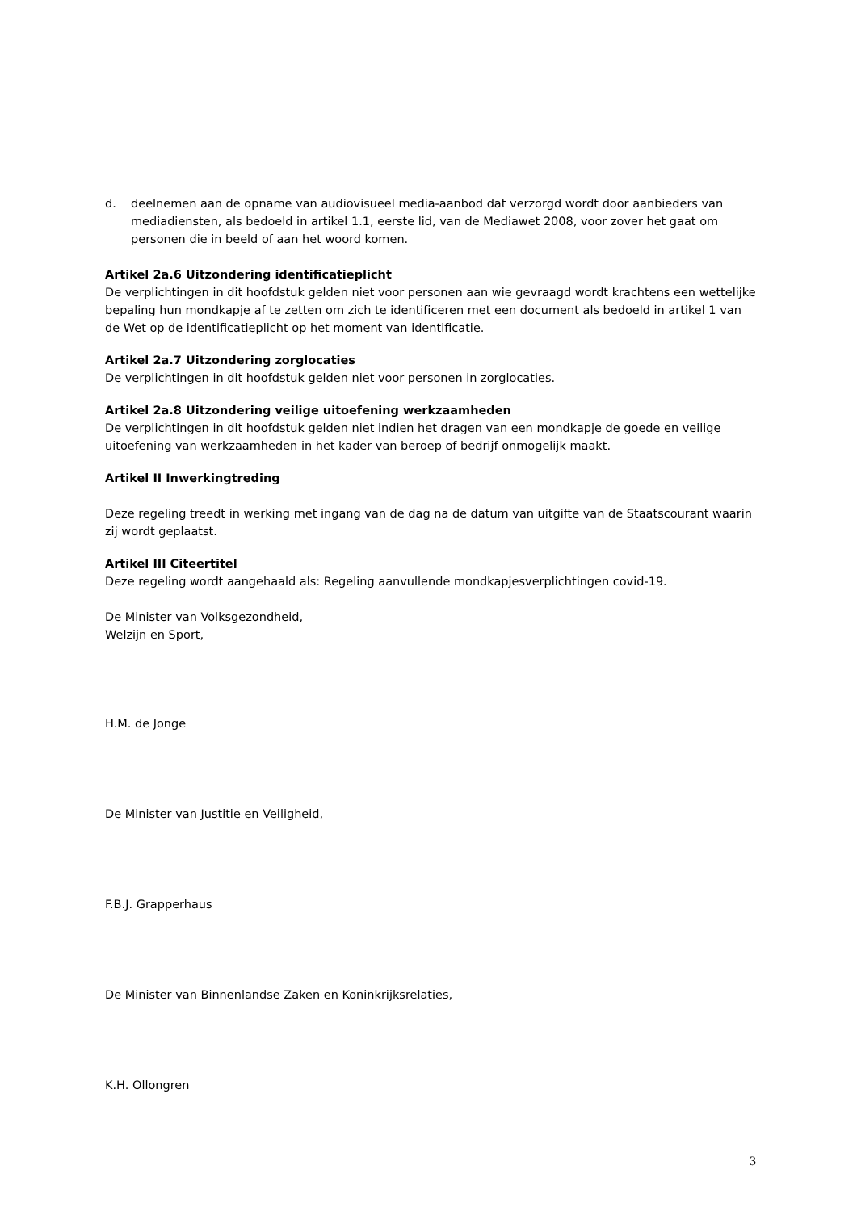d. deelnemen aan de opname van audiovisueel media-aanbod dat verzorgd wordt door aanbieders van mediadiensten, als bedoeld in artikel 1.1, eerste lid, van de Mediawet 2008, voor zover het gaat om personen die in beeld of aan het woord komen.
Artikel 2a.6 Uitzondering identificatieplicht
De verplichtingen in dit hoofdstuk gelden niet voor personen aan wie gevraagd wordt krachtens een wettelijke bepaling hun mondkapje af te zetten om zich te identificeren met een document als bedoeld in artikel 1 van de Wet op de identificatieplicht op het moment van identificatie.
Artikel 2a.7 Uitzondering zorglocaties
De verplichtingen in dit hoofdstuk gelden niet voor personen in zorglocaties.
Artikel 2a.8 Uitzondering veilige uitoefening werkzaamheden
De verplichtingen in dit hoofdstuk gelden niet indien het dragen van een mondkapje de goede en veilige uitoefening van werkzaamheden in het kader van beroep of bedrijf onmogelijk maakt.
Artikel II Inwerkingtreding
Deze regeling treedt in werking met ingang van de dag na de datum van uitgifte van de Staatscourant waarin zij wordt geplaatst.
Artikel III Citeertitel
Deze regeling wordt aangehaald als: Regeling aanvullende mondkapjesverplichtingen covid-19.
De Minister van Volksgezondheid,
Welzijn en Sport,
H.M. de Jonge
De Minister van Justitie en Veiligheid,
F.B.J. Grapperhaus
De Minister van Binnenlandse Zaken en Koninkrijksrelaties,
K.H. Ollongren
3